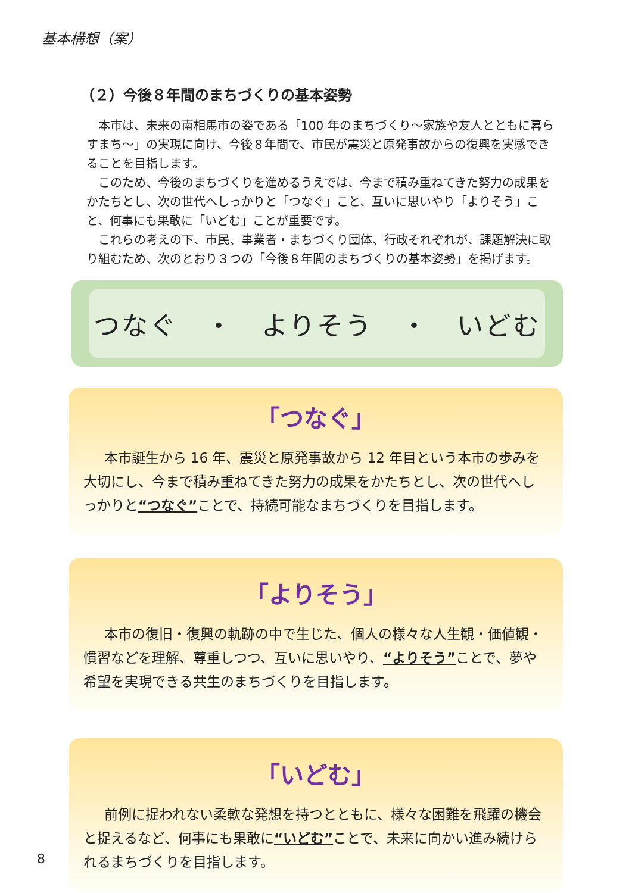基本構想（案）
（２）今後８年間のまちづくりの基本姿勢
本市は、未来の南相馬市の姿である「100 年のまちづくり～家族や友人とともに暮らすまち～」の実現に向け、今後８年間で、市民が震災と原発事故からの復興を実感できることを目指します。
このため、今後のまちづくりを進めるうえでは、今まで積み重ねてきた努力の成果をかたちとし、次の世代へしっかりと「つなぐ」こと、互いに思いやり「よりそう」こと、何事にも果敢に「いどむ」ことが重要です。
これらの考えの下、市民、事業者・まちづくり団体、行政それぞれが、課題解決に取り組むため、次のとおり３つの「今後８年間のまちづくりの基本姿勢」を掲げます。
つなぐ　・　よりそう　・　いどむ
「つなぐ」
本市誕生から 16 年、震災と原発事故から 12 年目という本市の歩みを大切にし、今まで積み重ねてきた努力の成果をかたちとし、次の世代へしっかりと“つなぐ”ことで、持続可能なまちづくりを目指します。
「よりそう」
本市の復旧・復興の軌跡の中で生じた、個人の様々な人生観・価値観・慣習などを理解、尊重しつつ、互いに思いやり、“よりそう”ことで、夢や希望を実現できる共生のまちづくりを目指します。
「いどむ」
前例に捉われない柔軟な発想を持つとともに、様々な困難を飛躍の機会と捉えるなど、何事にも果敢に“いどむ”ことで、未来に向かい進み続けられるまちづくりを目指します。
8